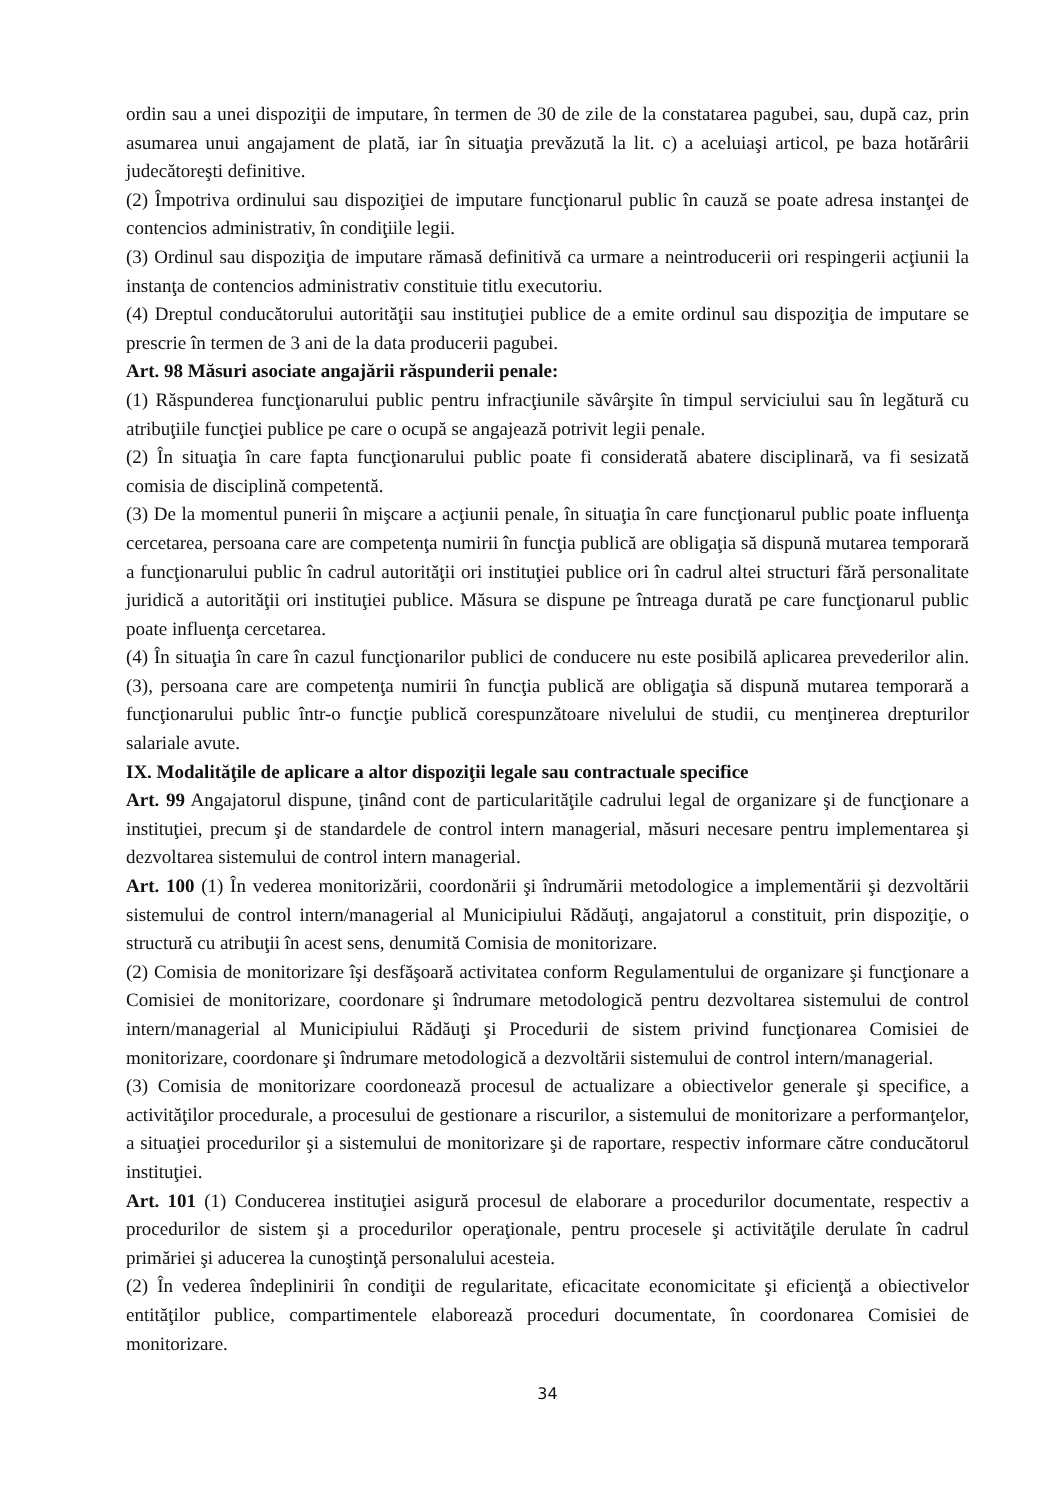ordin sau a unei dispoziţii de imputare, în termen de 30 de zile de la constatarea pagubei, sau, după caz, prin asumarea unui angajament de plată, iar în situaţia prevăzută la lit. c) a aceluiaşi articol, pe baza hotărârii judecătoreşti definitive.
(2) Împotriva ordinului sau dispoziţiei de imputare funcţionarul public în cauză se poate adresa instanţei de contencios administrativ, în condiţiile legii.
(3) Ordinul sau dispoziţia de imputare rămasă definitivă ca urmare a neintroducerii ori respingerii acţiunii la instanţa de contencios administrativ constituie titlu executoriu.
(4) Dreptul conducătorului autorităţii sau instituţiei publice de a emite ordinul sau dispoziţia de imputare se prescrie în termen de 3 ani de la data producerii pagubei.
Art. 98 Măsuri asociate angajării răspunderii penale:
(1) Răspunderea funcţionarului public pentru infracţiunile săvârşite în timpul serviciului sau în legătură cu atribuţiile funcţiei publice pe care o ocupă se angajează potrivit legii penale.
(2) În situaţia în care fapta funcţionarului public poate fi considerată abatere disciplinară, va fi sesizată comisia de disciplină competentă.
(3) De la momentul punerii în mişcare a acţiunii penale, în situaţia în care funcţionarul public poate influenţa cercetarea, persoana care are competenţa numirii în funcţia publică are obligaţia să dispună mutarea temporară a funcţionarului public în cadrul autorităţii ori instituţiei publice ori în cadrul altei structuri fără personalitate juridică a autorităţii ori instituţiei publice. Măsura se dispune pe întreaga durată pe care funcţionarul public poate influenţa cercetarea.
(4) În situaţia în care în cazul funcţionarilor publici de conducere nu este posibilă aplicarea prevederilor alin. (3), persoana care are competenţa numirii în funcţia publică are obligaţia să dispună mutarea temporară a funcţionarului public într-o funcţie publică corespunzătoare nivelului de studii, cu menţinerea drepturilor salariale avute.
IX. Modalităţile de aplicare a altor dispoziţii legale sau contractuale specifice
Art. 99 Angajatorul dispune, ţinând cont de particularităţile cadrului legal de organizare şi de funcţionare a instituţiei, precum şi de standardele de control intern managerial, măsuri necesare pentru implementarea şi dezvoltarea sistemului de control intern managerial.
Art. 100 (1) În vederea monitorizării, coordonării şi îndrumării metodologice a implementării şi dezvoltării sistemului de control intern/managerial al Municipiului Rădăuţi, angajatorul a constituit, prin dispoziţie, o structură cu atribuţii în acest sens, denumită Comisia de monitorizare.
(2) Comisia de monitorizare îşi desfăşoară activitatea conform Regulamentului de organizare şi funcţionare a Comisiei de monitorizare, coordonare şi îndrumare metodologică pentru dezvoltarea sistemului de control intern/managerial al Municipiului Rădăuţi şi Procedurii de sistem privind funcţionarea Comisiei de monitorizare, coordonare şi îndrumare metodologică a dezvoltării sistemului de control intern/managerial.
(3) Comisia de monitorizare coordonează procesul de actualizare a obiectivelor generale şi specifice, a activităţilor procedurale, a procesului de gestionare a riscurilor, a sistemului de monitorizare a performanţelor, a situaţiei procedurilor şi a sistemului de monitorizare şi de raportare, respectiv informare către conducătorul instituţiei.
Art. 101 (1) Conducerea instituţiei asigură procesul de elaborare a procedurilor documentate, respectiv a procedurilor de sistem şi a procedurilor operaţionale, pentru procesele şi activităţile derulate în cadrul primăriei şi aducerea la cunoştinţă personalului acesteia.
(2) În vederea îndeplinirii în condiţii de regularitate, eficacitate economicitate şi eficienţă a obiectivelor entităţilor publice, compartimentele elaborează proceduri documentate, în coordonarea Comisiei de monitorizare.
34